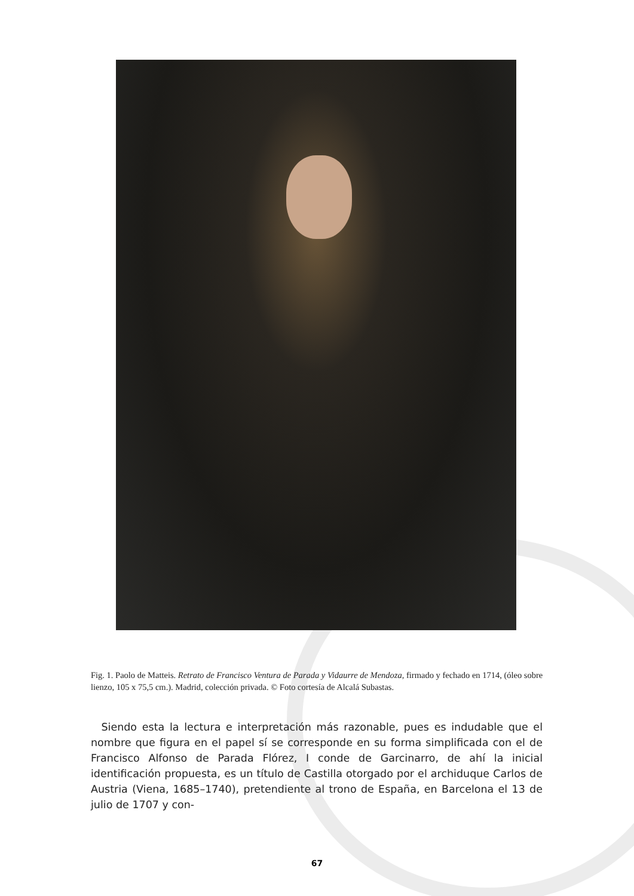Fig. 1. Paolo de Matteis. Retrato de Francisco Ventura de Parada y Vidaurre de Mendoza, firmado y fechado en 1714, (óleo sobre lienzo, 105 x 75,5 cm.). Madrid, colección privada. © Foto cortesía de Alcalá Subastas.
Siendo esta la lectura e interpretación más razonable, pues es indudable que el nombre que figura en el papel sí se corresponde en su forma simplificada con el de Francisco Alfonso de Parada Flórez, I conde de Garcinarro, de ahí la inicial identificación propuesta, es un título de Castilla otorgado por el archiduque Carlos de Austria (Viena, 1685–1740), pretendiente al trono de España, en Barcelona el 13 de julio de 1707 y con-
67